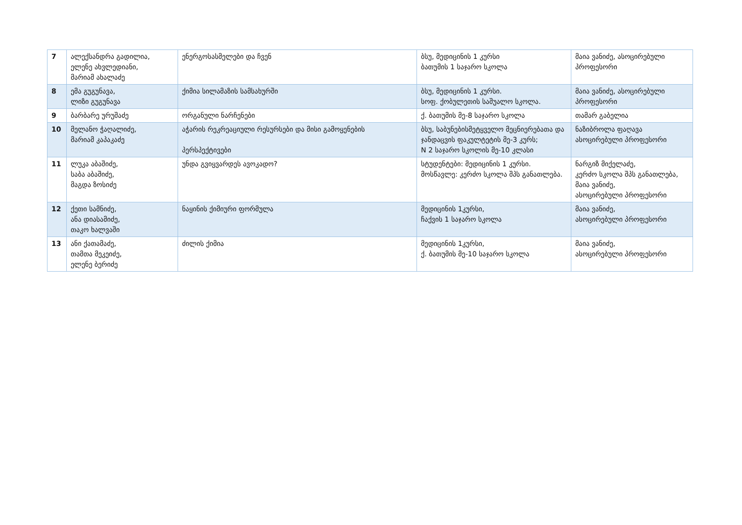| 7 | ალექსანდრა გადილია, ელენე ახვლედიანი, მარიამ ახალაძე | ენერგოსასმელები და ჩვენ | ბსუ, მედიცინის 1 კურსი ბათუმის 1 საჯარო სკოლა | მაია ვანიძე, ასოცირებული პროფესორი |
| 8 | ემა გუგუნავა, ლიზი გუგუნავა | ქიმია სილამაზის სამსახურში | ბსუ, მედიცინის 1 კურსი. სოფ. ქობულეთის საშუალო სკოლა. | მაია ვანიძე, ასოცირებული პროფესორი |
| 9 | ბარბარე ურუშაძე | ორგანული ნარჩენები | ქ. ბათუმის მე-8 საჯარო სკოლა | თამარ გაბელია |
| 10 | მელანო ჭაღალიძე, მარიამ კაპაკაძე | აჭარის რეკრეაციული რესურსები და მისი გამოყენების პერსპექტივები | ბსუ, საბუნებისმეტყველო მეცნიერებათა და ჯანდაცვის ფაკულტეტის მე-3 კურს; N 2 საჯარო სკოლის მე-10 კლასი | ნაზიბროლა ფაღავა ასოცირებული პროფესორი |
| 11 | ლუკა აბაშიძე, საბა აბაშიძე, მაგდა ზოსიძე | უნდა გვიყვარდეს ავოკადო? | სტუდენტები: მედიცინის 1 კურსი. მოსწავლე: კერძო სკოლა შპს განათლება. | ნარგიზ მიქელაძე, კერძო სკოლა შპს განათლება, მაია ვანიძე, ასოცირებული პროფესორი |
| 12 | ქეთი სამნიძე, ანა დიასამიძე, თაკო ხალვაში | ნაყინის ქიმიური ფორმულა | მედიცინის 1კურსი, ჩაქვის 1 საჯარო სკოლა | მაია ვანიძე, ასოცირებული პროფესორი |
| 13 | ანი ქათამაძე, თამთა მეკეიძე, ელენე ბერიძე | ძილის ქიმია | მედიცინის 1კურსი, ქ. ბათუმის მე-10 საჯარო სკოლა | მაია ვანიძე, ასოცირებული პროფესორი |